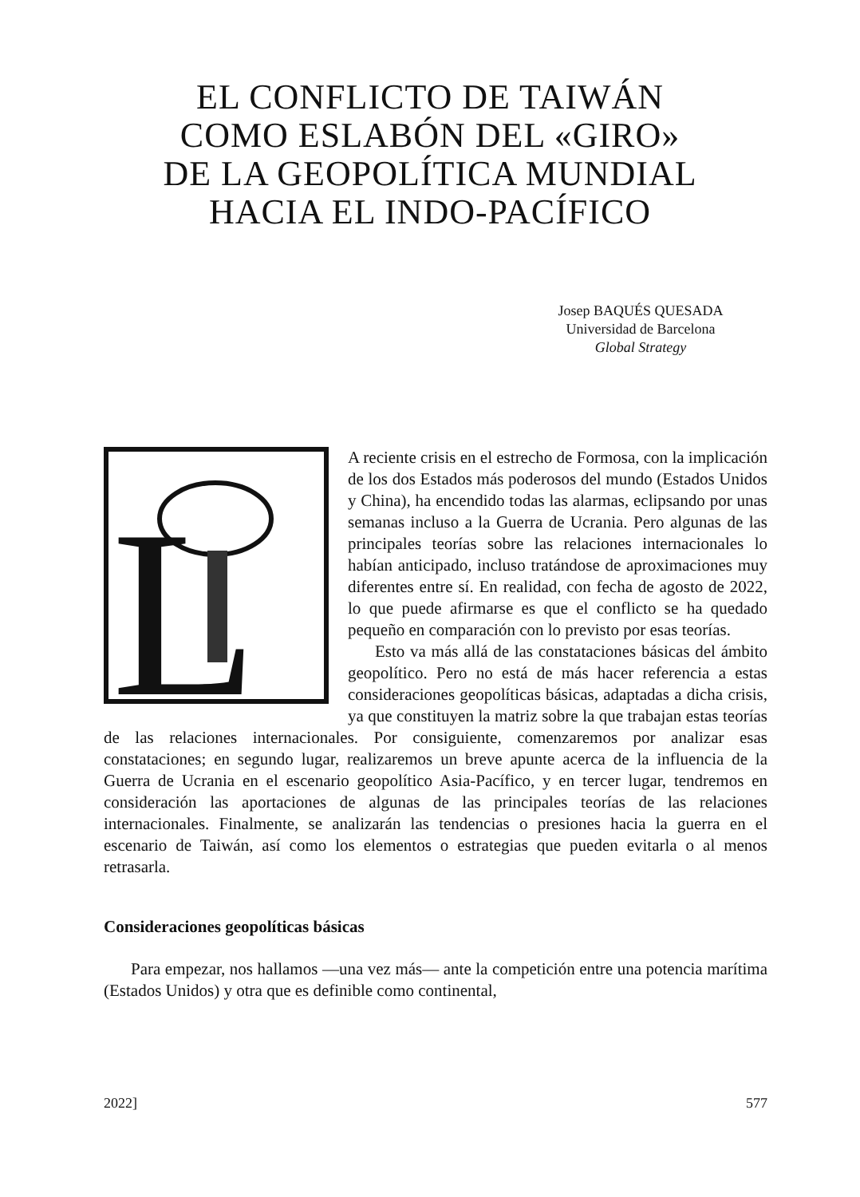EL CONFLICTO DE TAIWÁN
COMO ESLABÓN DEL «GIRO»
DE LA GEOPOLÍTICA MUNDIAL
HACIA EL INDO-PACÍFICO
Josep BAQUÉS QUESADA
Universidad de Barcelona
Global Strategy
L
A reciente crisis en el estrecho de Formosa, con la implicación de los dos Estados más poderosos del mundo (Estados Unidos y China), ha encendido todas las alarmas, eclipsando por unas semanas incluso a la Guerra de Ucrania. Pero algunas de las principales teorías sobre las relaciones internacionales lo habían anticipado, incluso tratándose de aproximaciones muy diferentes entre sí. En realidad, con fecha de agosto de 2022, lo que puede afirmarse es que el conflicto se ha quedado pequeño en comparación con lo previsto por esas teorías.
Esto va más allá de las constataciones básicas del ámbito geopolítico. Pero no está de más hacer referencia a estas consideraciones geopolíticas básicas, adaptadas a dicha crisis, ya que constituyen la matriz sobre la que trabajan estas teorías de las relaciones internacionales. Por consiguiente, comenzaremos por analizar esas constataciones; en segundo lugar, realizaremos un breve apunte acerca de la influencia de la Guerra de Ucrania en el escenario geopolítico Asia-Pacífico, y en tercer lugar, tendremos en consideración las aportaciones de algunas de las principales teorías de las relaciones internacionales. Finalmente, se analizarán las tendencias o presiones hacia la guerra en el escenario de Taiwán, así como los elementos o estrategias que pueden evitarla o al menos retrasarla.
Consideraciones geopolíticas básicas
Para empezar, nos hallamos —una vez más— ante la competición entre una potencia marítima (Estados Unidos) y otra que es definible como continental,
2022] 577